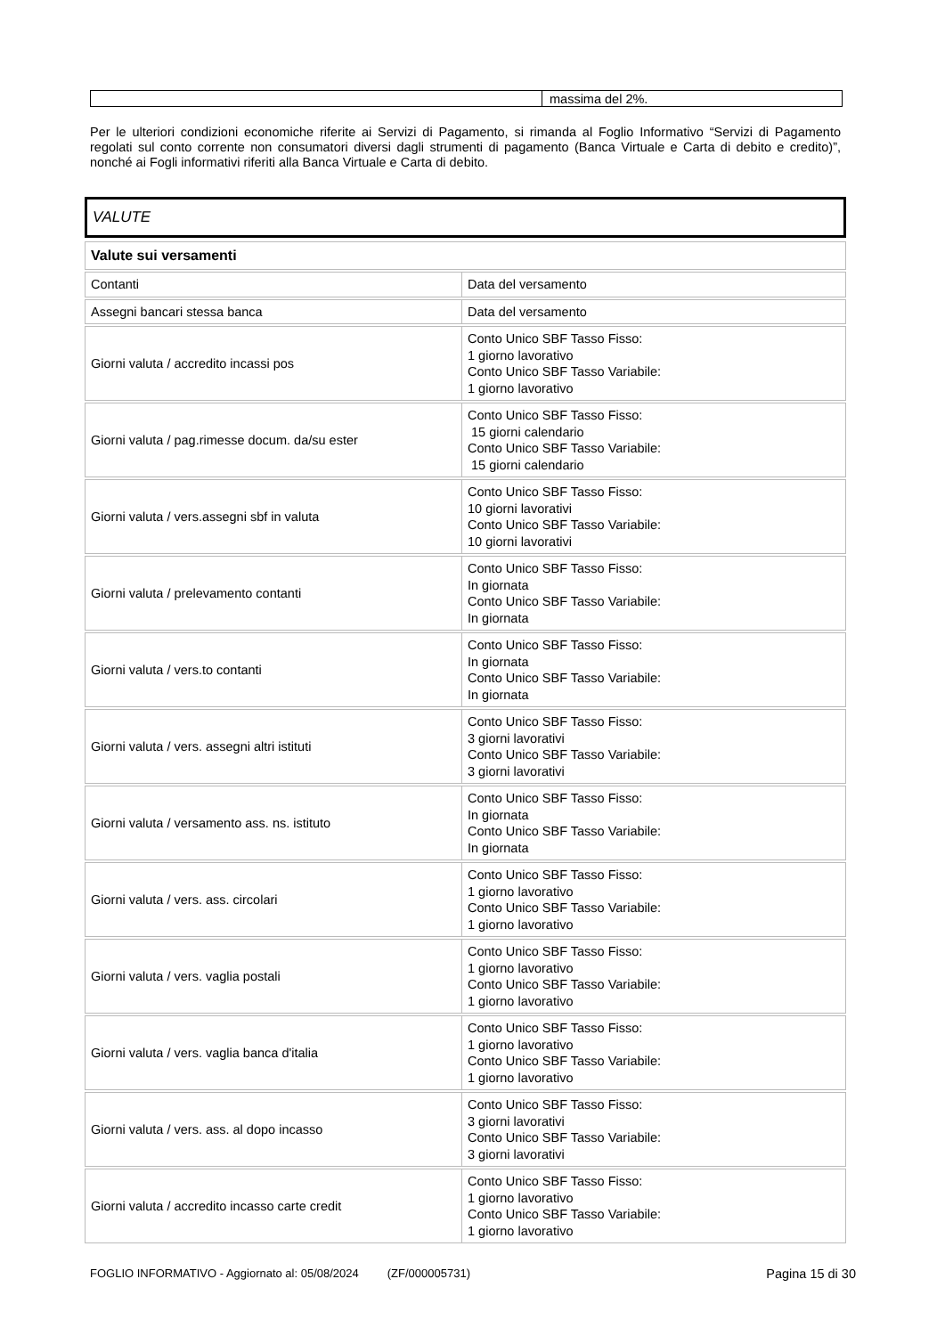| | massima del 2%. |
Per le ulteriori condizioni economiche riferite ai Servizi di Pagamento, si rimanda al Foglio Informativo “Servizi di Pagamento regolati sul conto corrente non consumatori diversi dagli strumenti di pagamento (Banca Virtuale e Carta di debito e credito)”, nonché ai Fogli informativi riferiti alla Banca Virtuale e Carta di debito.
VALUTE
| Valute sui versamenti | |
| --- | --- |
| Contanti | Data del versamento |
| Assegni bancari stessa banca | Data del versamento |
| Giorni valuta / accredito incassi pos | Conto Unico SBF Tasso Fisso: 1 giorno lavorativo Conto Unico SBF Tasso Variabile: 1 giorno lavorativo |
| Giorni valuta / pag.rimesse docum. da/su ester | Conto Unico SBF Tasso Fisso: 15 giorni calendario Conto Unico SBF Tasso Variabile: 15 giorni calendario |
| Giorni valuta / vers.assegni sbf in valuta | Conto Unico SBF Tasso Fisso: 10 giorni lavorativi Conto Unico SBF Tasso Variabile: 10 giorni lavorativi |
| Giorni valuta / prelevamento contanti | Conto Unico SBF Tasso Fisso: In giornata Conto Unico SBF Tasso Variabile: In giornata |
| Giorni valuta / vers.to contanti | Conto Unico SBF Tasso Fisso: In giornata Conto Unico SBF Tasso Variabile: In giornata |
| Giorni valuta / vers. assegni altri istituti | Conto Unico SBF Tasso Fisso: 3 giorni lavorativi Conto Unico SBF Tasso Variabile: 3 giorni lavorativi |
| Giorni valuta / versamento ass. ns. istituto | Conto Unico SBF Tasso Fisso: In giornata Conto Unico SBF Tasso Variabile: In giornata |
| Giorni valuta / vers. ass. circolari | Conto Unico SBF Tasso Fisso: 1 giorno lavorativo Conto Unico SBF Tasso Variabile: 1 giorno lavorativo |
| Giorni valuta / vers. vaglia postali | Conto Unico SBF Tasso Fisso: 1 giorno lavorativo Conto Unico SBF Tasso Variabile: 1 giorno lavorativo |
| Giorni valuta / vers. vaglia banca d'italia | Conto Unico SBF Tasso Fisso: 1 giorno lavorativo Conto Unico SBF Tasso Variabile: 1 giorno lavorativo |
| Giorni valuta / vers. ass. al dopo incasso | Conto Unico SBF Tasso Fisso: 3 giorni lavorativi Conto Unico SBF Tasso Variabile: 3 giorni lavorativi |
| Giorni valuta / accredito incasso carte credit | Conto Unico SBF Tasso Fisso: 1 giorno lavorativo Conto Unico SBF Tasso Variabile: 1 giorno lavorativo |
FOGLIO INFORMATIVO - Aggiornato al: 05/08/2024 (ZF/000005731) Pagina 15 di 30